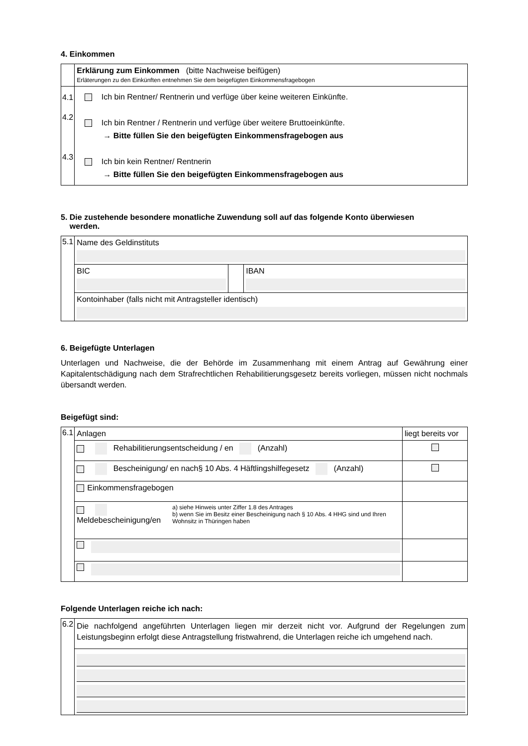4. Einkommen
| | Erklärung zum Einkommen (bitte Nachweise beifügen) Erläterungen zu den Einkünften entnehmen Sie dem beigefügten Einkommensfragebogen |
| 4.1 4.2 4.3 | Ich bin Rentner/ Rentnerin und verfüge über keine weiteren Einkünfte. Ich bin Rentner / Rentnerin und verfüge über weitere Bruttoeinkünfte. → Bitte füllen Sie den beigefügten Einkommensfragebogen aus Ich bin kein Rentner/ Rentnerin → Bitte füllen Sie den beigefügten Einkommensfragebogen aus |
5. Die zustehende besondere monatliche Zuwendung soll auf das folgende Konto überwiesen
werden.
| 5.1 | Name des Geldinstituts | | |
| | BIC | | IBAN |
| | Kontoinhaber (falls nicht mit Antragsteller identisch) | | |
6. Beigefügte Unterlagen
Unterlagen und Nachweise, die der Behörde im Zusammenhang mit einem Antrag auf Gewährung einer Kapitalentschädigung nach dem Strafrechtlichen Rehabilitierungsgesetz bereits vorliegen, müssen nicht nochmals übersandt werden.
Beigefügt sind:
| 6.1 | Anlagen | liegt bereits vor |
| | Rehabilitierungsentscheidung / en (Anzahl) | |
| | Bescheinigung/ en nach§ 10 Abs. 4 Häftlingshilfegesetz (Anzahl) | |
| | Einkommensfragebogen | |
| | Meldebescheinigung/en a) siehe Hinweis unter Ziffer 1.8 des Antrages b) wenn Sie im Besitz einer Bescheinigung nach § 10 Abs. 4 HHG sind und Ihren Wohnsitz in Thüringen haben | |
Folgende Unterlagen reiche ich nach:
| 6.2 | Die nachfolgend angeführten Unterlagen liegen mir derzeit nicht vor. Aufgrund der Regelungen zum Leistungsbeginn erfolgt diese Antragstellung fristwahrend, die Unterlagen reiche ich umgehend nach. |